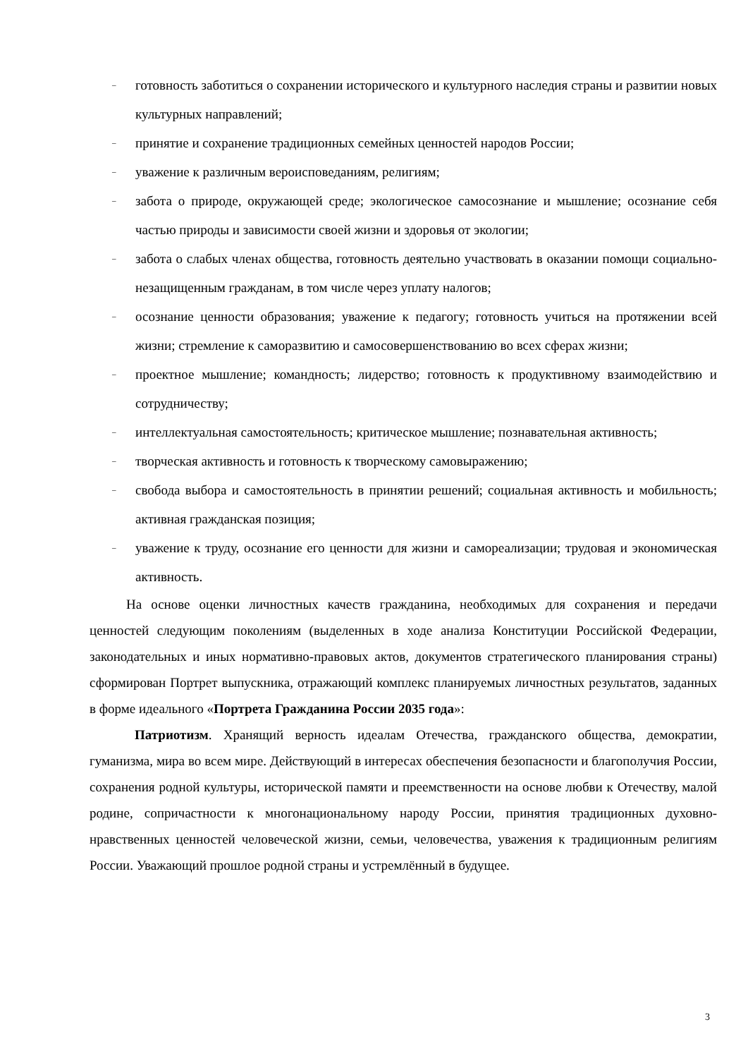– готовность заботиться о сохранении исторического и культурного наследия страны и развитии новых культурных направлений;
– принятие и сохранение традиционных семейных ценностей народов России;
– уважение к различным вероисповеданиям, религиям;
– забота о природе, окружающей среде; экологическое самосознание и мышление; осознание себя частью природы и зависимости своей жизни и здоровья от экологии;
– забота о слабых членах общества, готовность деятельно участвовать в оказании помощи социально-незащищенным гражданам, в том числе через уплату налогов;
– осознание ценности образования; уважение к педагогу; готовность учиться на протяжении всей жизни; стремление к саморазвитию и самосовершенствованию во всех сферах жизни;
– проектное мышление; командность; лидерство; готовность к продуктивному взаимодействию и сотрудничеству;
– интеллектуальная самостоятельность; критическое мышление; познавательная активность;
– творческая активность и готовность к творческому самовыражению;
– свобода выбора и самостоятельность в принятии решений; социальная активность и мобильность; активная гражданская позиция;
– уважение к труду, осознание его ценности для жизни и самореализации; трудовая и экономическая активность.
На основе оценки личностных качеств гражданина, необходимых для сохранения и передачи ценностей следующим поколениям (выделенных в ходе анализа Конституции Российской Федерации, законодательных и иных нормативно-правовых актов, документов стратегического планирования страны) сформирован Портрет выпускника, отражающий комплекс планируемых личностных результатов, заданных в форме идеального «Портрета Гражданина России 2035 года»:
Патриотизм. Хранящий верность идеалам Отечества, гражданского общества, демократии, гуманизма, мира во всем мире. Действующий в интересах обеспечения безопасности и благополучия России, сохранения родной культуры, исторической памяти и преемственности на основе любви к Отечеству, малой родине, сопричастности к многонациональному народу России, принятия традиционных духовно-нравственных ценностей человеческой жизни, семьи, человечества, уважения к традиционным религиям России. Уважающий прошлое родной страны и устремлённый в будущее.
3